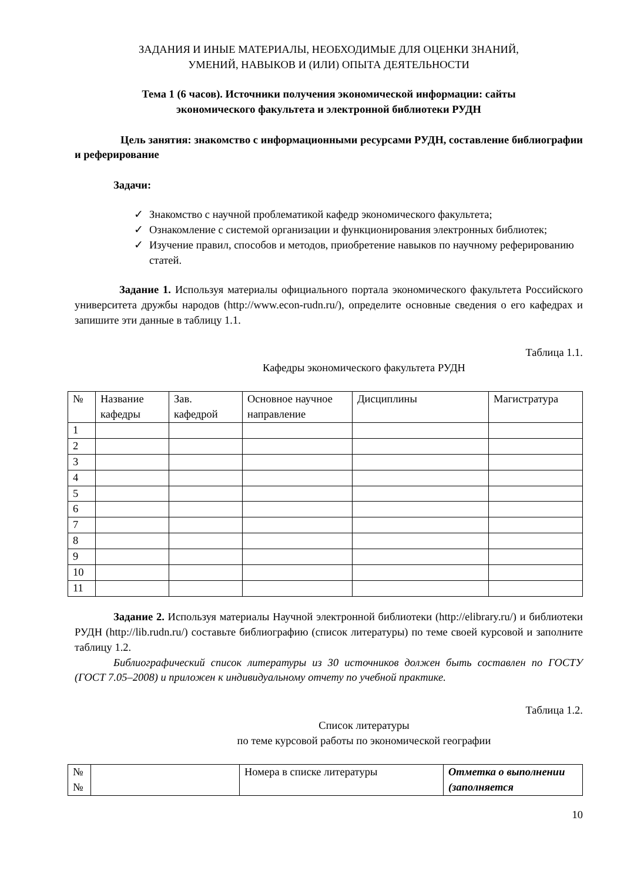ЗАДАНИЯ И ИНЫЕ МАТЕРИАЛЫ, НЕОБХОДИМЫЕ ДЛЯ ОЦЕНКИ ЗНАНИЙ,
УМЕНИЙ, НАВЫКОВ И (ИЛИ) ОПЫТА ДЕЯТЕЛЬНОСТИ
Тема 1 (6 часов). Источники получения экономической информации: сайты
экономического факультета и электронной библиотеки РУДН
Цель занятия: знакомство с информационными ресурсами РУДН, составление библиографии и реферирование
Задачи:
✓ Знакомство с научной проблематикой кафедр экономического факультета;
✓ Ознакомление с системой организации и функционирования электронных библиотек;
✓ Изучение правил, способов и методов, приобретение навыков по научному реферированию статей.
Задание 1. Используя материалы официального портала экономического факультета Российского университета дружбы народов (http://www.econ-rudn.ru/), определите основные сведения о его кафедрах и запишите эти данные в таблицу 1.1.
Таблица 1.1.
Кафедры экономического факультета РУДН
| № | Название кафедры | Зав. кафедрой | Основное научное направление | Дисциплины | Магистратура |
| 1 | | | | | |
| 2 | | | | | |
| 3 | | | | | |
| 4 | | | | | |
| 5 | | | | | |
| 6 | | | | | |
| 7 | | | | | |
| 8 | | | | | |
| 9 | | | | | |
| 10 | | | | | |
| 11 | | | | | |
Задание 2. Используя материалы Научной электронной библиотеки (http://elibrary.ru/) и библиотеки РУДН (http://lib.rudn.ru/) составьте библиографию (список литературы) по теме своей курсовой и заполните таблицу 1.2.
Библиографический список литературы из 30 источников должен быть составлен по ГОСТУ (ГОСТ 7.05–2008) и приложен к индивидуальному отчету по учебной практике.
Таблица 1.2.
Список литературы
по теме курсовой работы по экономической географии
| № № | | Номера в списке литературы | Отметка о выполнении (заполняется |
10